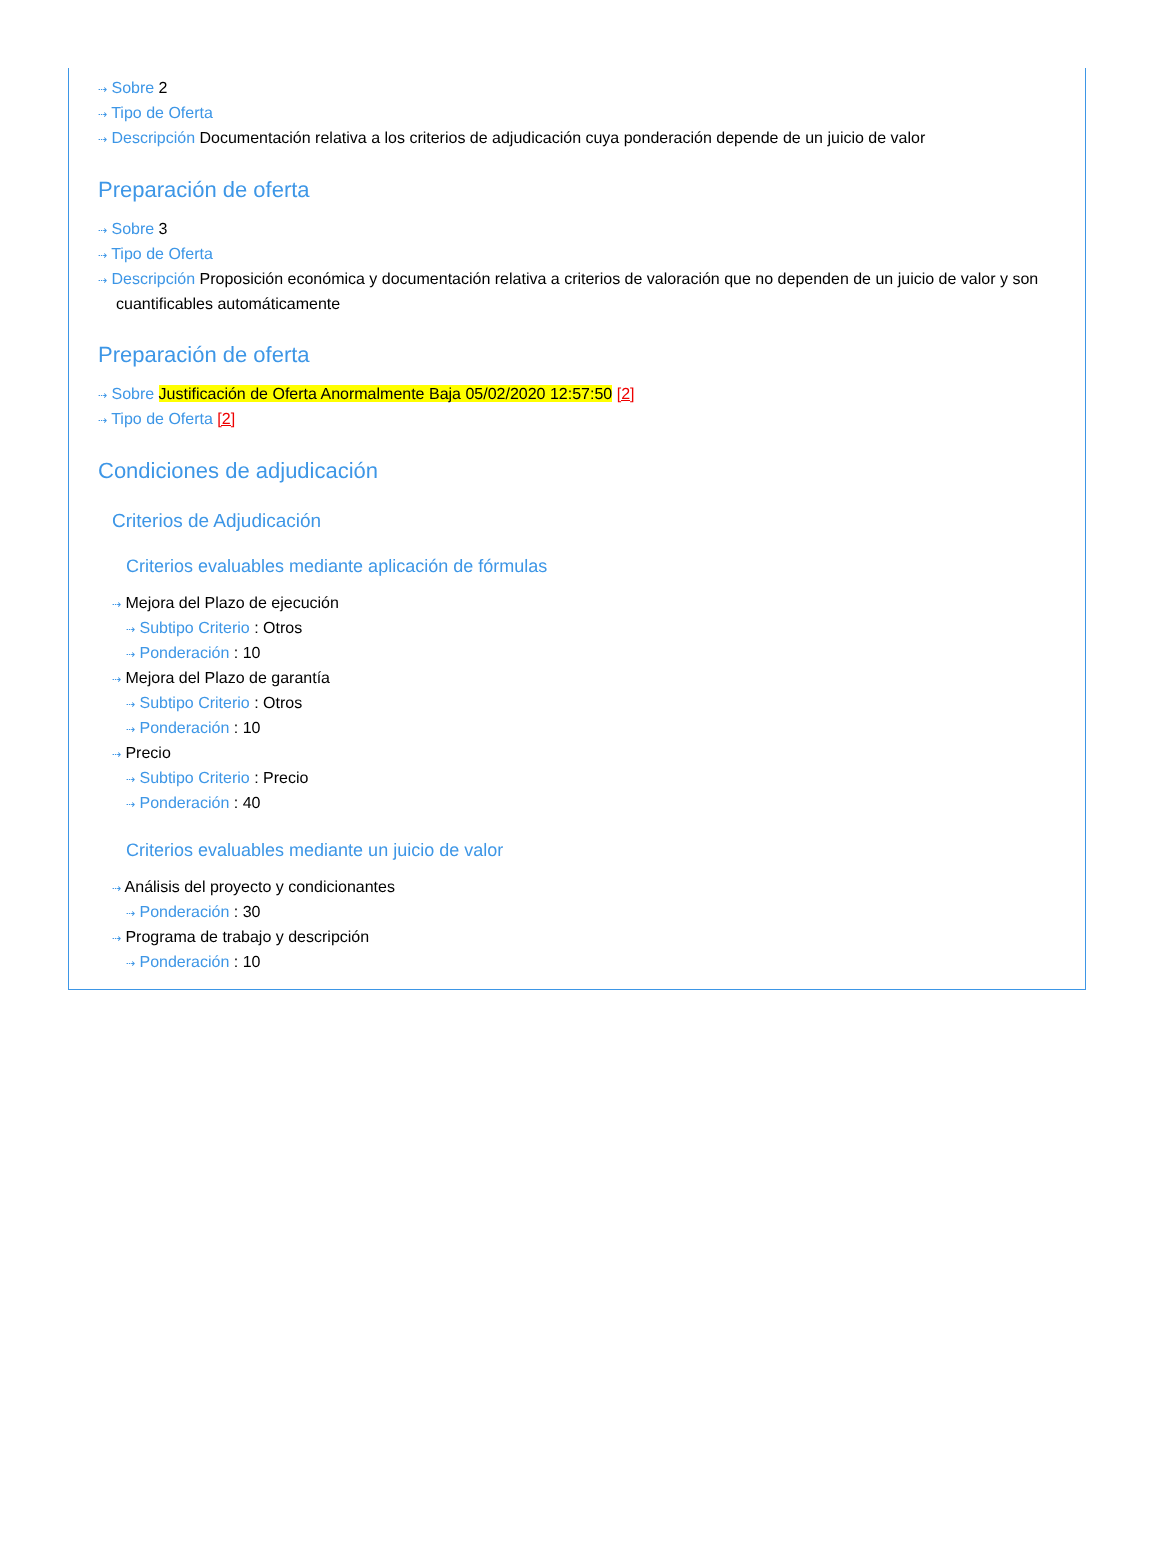⇢ Sobre 2
⇢ Tipo de Oferta
⇢ Descripción Documentación relativa a los criterios de adjudicación cuya ponderación depende de un juicio de valor
Preparación de oferta
⇢ Sobre 3
⇢ Tipo de Oferta
⇢ Descripción Proposición económica y documentación relativa a criterios de valoración que no dependen de un juicio de valor y son cuantificables automáticamente
Preparación de oferta
⇢ Sobre Justificación de Oferta Anormalmente Baja 05/02/2020 12:57:50 [2]
⇢ Tipo de Oferta [2]
Condiciones de adjudicación
Criterios de Adjudicación
Criterios evaluables mediante aplicación de fórmulas
⇢ Mejora del Plazo de ejecución
⇢ Subtipo Criterio : Otros
⇢ Ponderación : 10
⇢ Mejora del Plazo de garantía
⇢ Subtipo Criterio : Otros
⇢ Ponderación : 10
⇢ Precio
⇢ Subtipo Criterio : Precio
⇢ Ponderación : 40
Criterios evaluables mediante un juicio de valor
⇢ Análisis del proyecto y condicionantes
⇢ Ponderación : 30
⇢ Programa de trabajo y descripción
⇢ Ponderación : 10